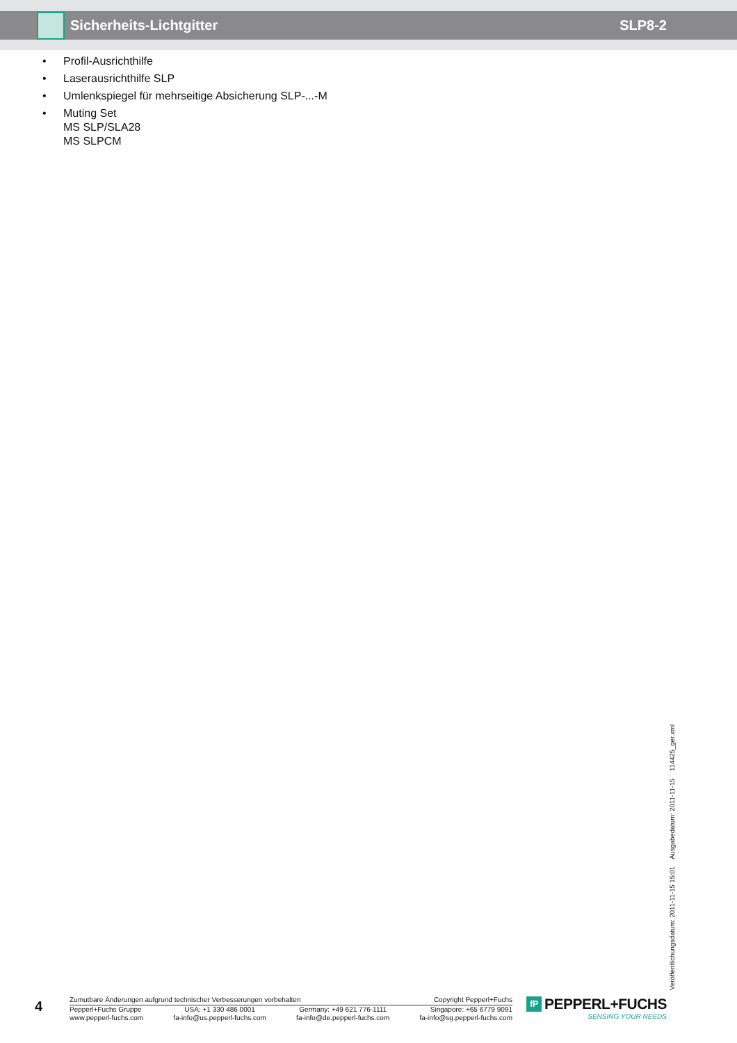Sicherheits-Lichtgitter SLP8-2
• Profil-Ausrichthilfe
• Laserausrichthilfe SLP
• Umlenkspiegel für mehrseitige Absicherung SLP-...-M
• Muting Set
MS SLP/SLA28
MS SLPCM
Veröffentlichungsdatum: 2011-11-15 15:01 Ausgabedatum: 2011-11-15 114425_ger.xml
4
Zumutbare Änderungen aufgrund technischer Verbesserungen vorbehalten Copyright Pepperl+Fuchs
Pepperl+Fuchs Gruppe
www.pepperl-fuchs.com
USA: +1 330 486 0001
fa-info@us.pepperl-fuchs.com
Germany: +49 621 776-1111
fa-info@de.pepperl-fuchs.com
Singapore: +65 6779 9091
fa-info@sg.pepperl-fuchs.com
fP
PEPPERL+FUCHS
SENSING YOUR NEEDS